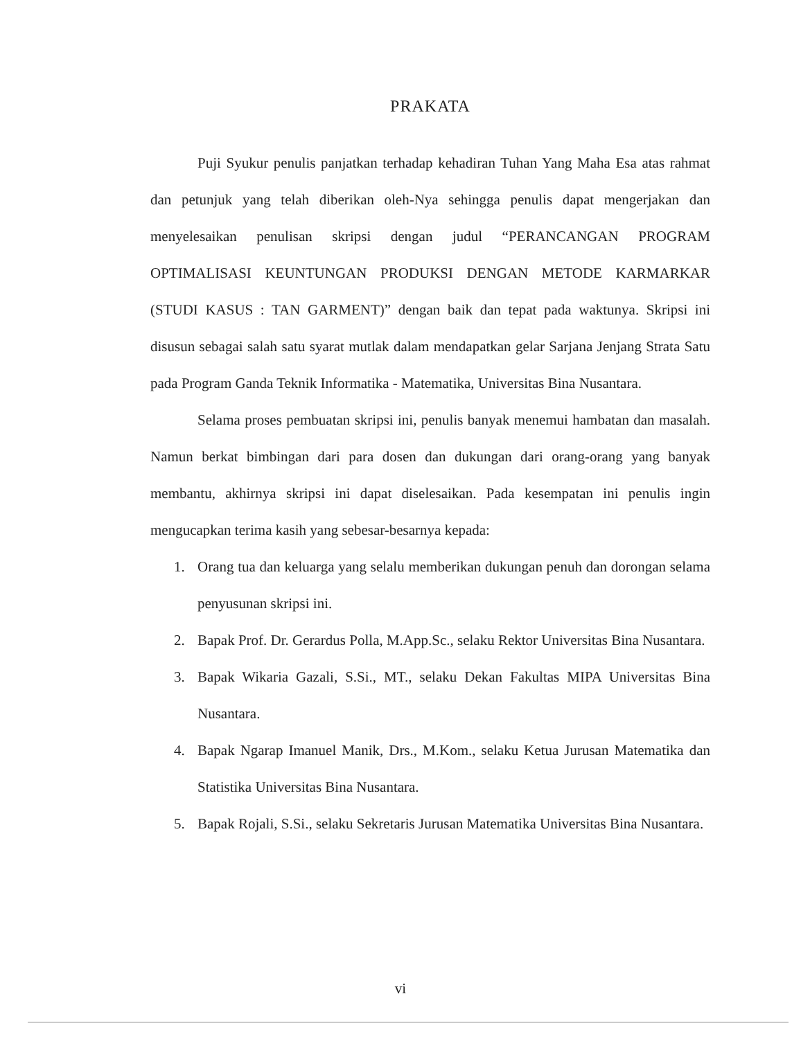PRAKATA
Puji Syukur penulis panjatkan terhadap kehadiran Tuhan Yang Maha Esa atas rahmat dan petunjuk yang telah diberikan oleh-Nya sehingga penulis dapat mengerjakan dan menyelesaikan penulisan skripsi dengan judul “PERANCANGAN PROGRAM OPTIMALISASI KEUNTUNGAN PRODUKSI DENGAN METODE KARMARKAR (STUDI KASUS : TAN GARMENT)” dengan baik dan tepat pada waktunya. Skripsi ini disusun sebagai salah satu syarat mutlak dalam mendapatkan gelar Sarjana Jenjang Strata Satu pada Program Ganda Teknik Informatika - Matematika, Universitas Bina Nusantara.
Selama proses pembuatan skripsi ini, penulis banyak menemui hambatan dan masalah. Namun berkat bimbingan dari para dosen dan dukungan dari orang-orang yang banyak membantu, akhirnya skripsi ini dapat diselesaikan. Pada kesempatan ini penulis ingin mengucapkan terima kasih yang sebesar-besarnya kepada:
1. Orang tua dan keluarga yang selalu memberikan dukungan penuh dan dorongan selama penyusunan skripsi ini.
2. Bapak Prof. Dr. Gerardus Polla, M.App.Sc., selaku Rektor Universitas Bina Nusantara.
3. Bapak Wikaria Gazali, S.Si., MT., selaku Dekan Fakultas MIPA Universitas Bina Nusantara.
4. Bapak Ngarap Imanuel Manik, Drs., M.Kom., selaku Ketua Jurusan Matematika dan Statistika Universitas Bina Nusantara.
5. Bapak Rojali, S.Si., selaku Sekretaris Jurusan Matematika Universitas Bina Nusantara.
vi